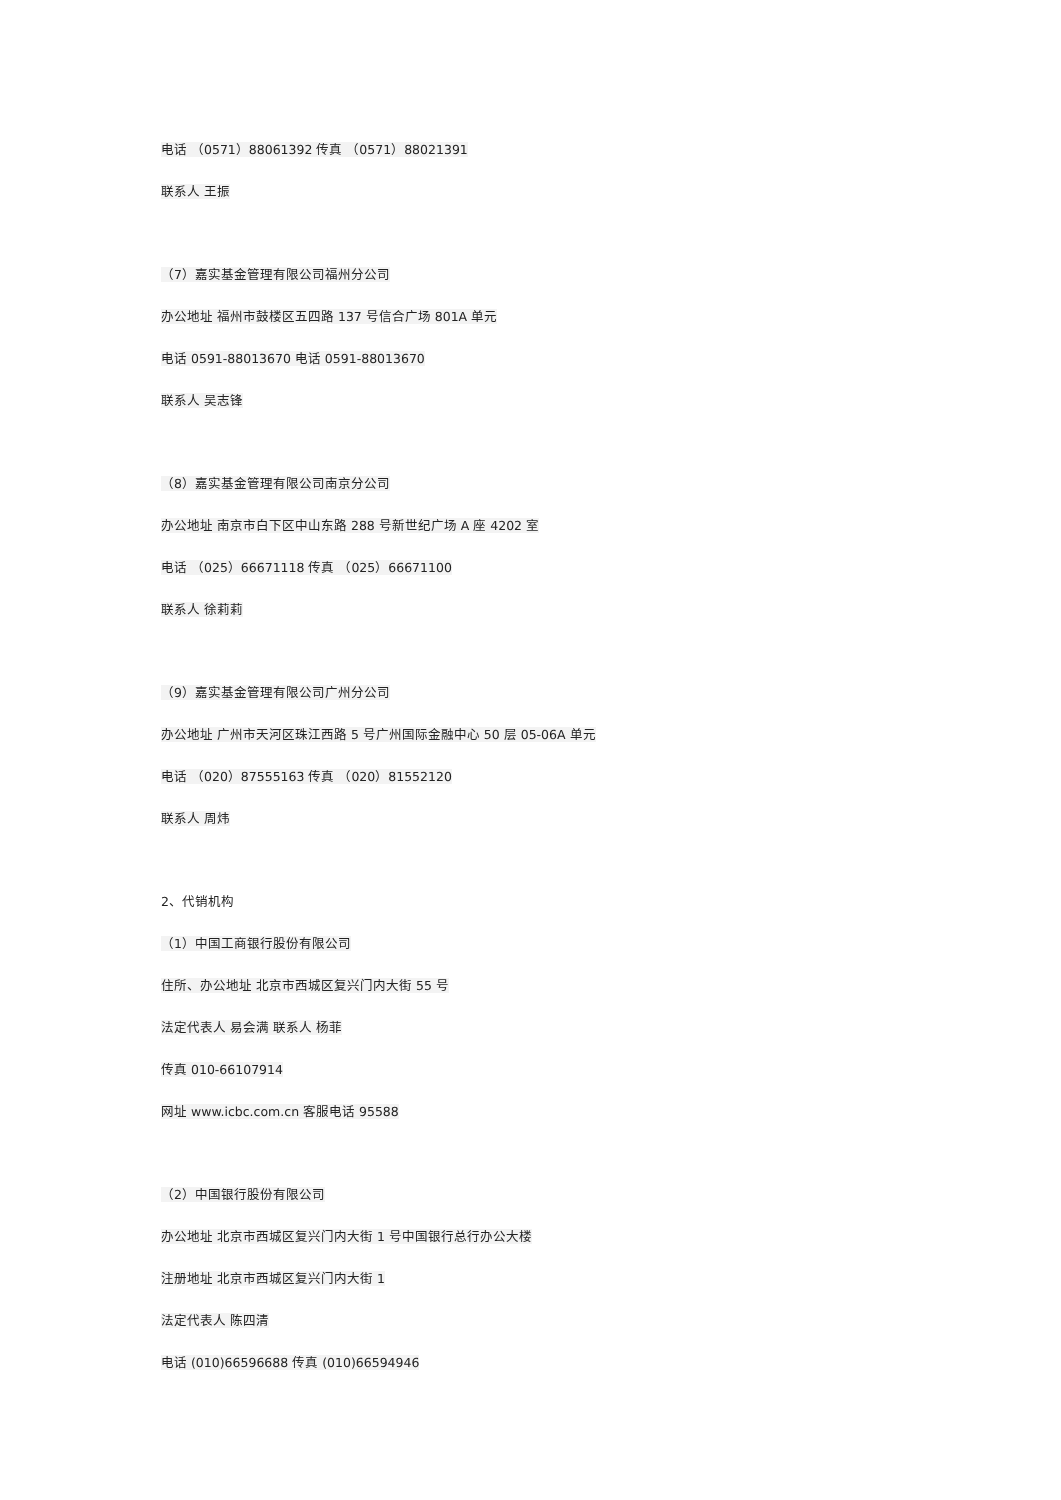电话 （0571）88061392 传真 （0571）88021391
联系人 王振
（7）嘉实基金管理有限公司福州分公司
办公地址 福州市鼓楼区五四路 137 号信合广场 801A 单元
电话 0591-88013670 电话 0591-88013670
联系人 吴志锋
（8）嘉实基金管理有限公司南京分公司
办公地址 南京市白下区中山东路 288 号新世纪广场 A 座 4202 室
电话 （025）66671118 传真 （025）66671100
联系人 徐莉莉
（9）嘉实基金管理有限公司广州分公司
办公地址 广州市天河区珠江西路 5 号广州国际金融中心 50 层 05-06A 单元
电话 （020）87555163 传真 （020）81552120
联系人 周炜
2、代销机构
（1）中国工商银行股份有限公司
住所、办公地址 北京市西城区复兴门内大街 55 号
法定代表人 易会满 联系人 杨菲
传真 010-66107914
网址 www.icbc.com.cn 客服电话 95588
（2）中国银行股份有限公司
办公地址 北京市西城区复兴门内大街 1 号中国银行总行办公大楼
注册地址 北京市西城区复兴门内大街 1
法定代表人 陈四清
电话 (010)66596688 传真 (010)66594946